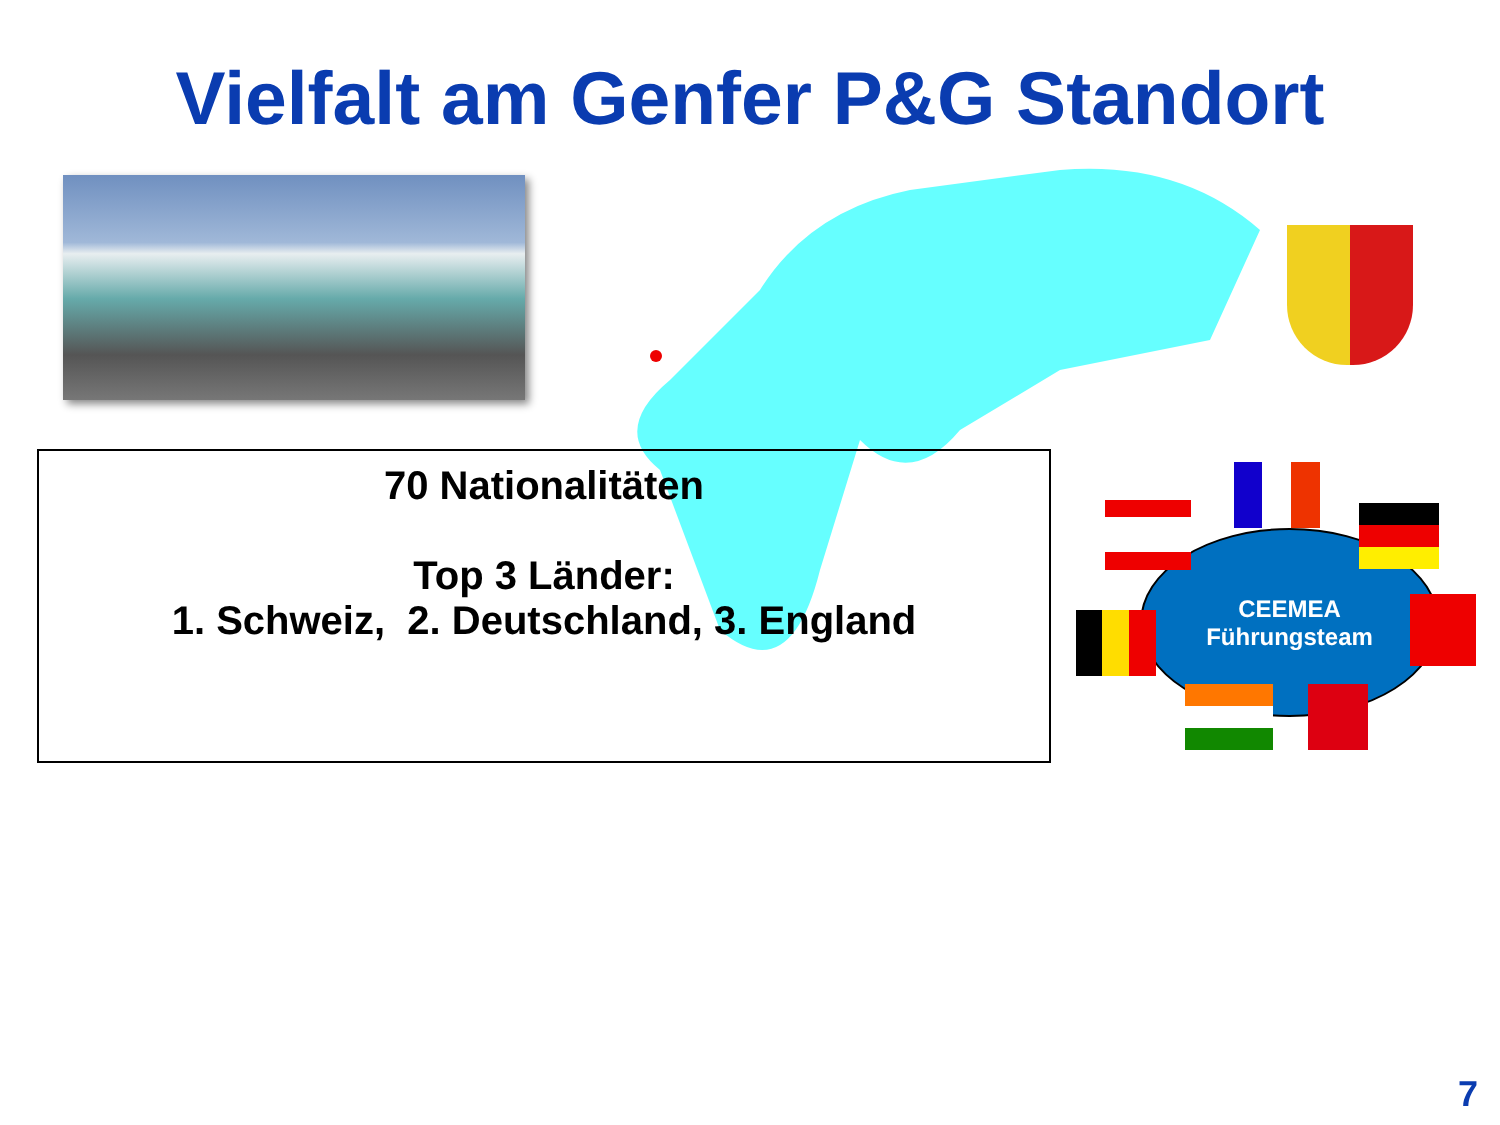Vielfalt am Genfer P&G Standort
70 Nationalitäten
Top 3 Länder:
1. Schweiz, 2. Deutschland, 3. England
CEEMEA
Führungsteam
7